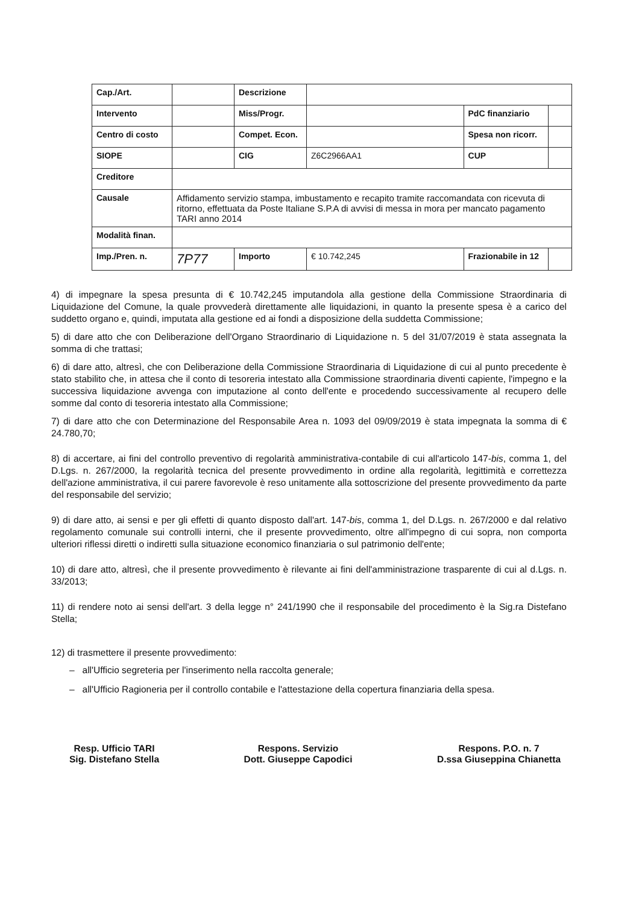| Cap./Art. | | Descrizione | | | |
| Intervento | | Miss/Progr. | | PdC finanziario | |
| Centro di costo | | Compet. Econ. | | Spesa non ricorr. | |
| SIOPE | | CIG | Z6C2966AA1 | CUP | |
| Creditore | | | | | |
| Causale | Affidamento servizio stampa, imbustamento e recapito tramite raccomandata con ricevuta di ritorno, effettuata da Poste Italiane S.P.A di avvisi di messa in mora per mancato pagamento TARI anno 2014 | | | | |
| Modalità finan. | | | | | |
| Imp./Pren. n. | 7P77 | Importo | € 10.742,245 | Frazionabile in 12 | |
4) di impegnare la spesa presunta di € 10.742,245 imputandola alla gestione della Commissione Straordinaria di Liquidazione del Comune, la quale provvederà direttamente alle liquidazioni, in quanto la presente spesa è a carico del suddetto organo e, quindi, imputata alla gestione ed ai fondi a disposizione della suddetta Commissione;
5) di dare atto che con Deliberazione dell'Organo Straordinario di Liquidazione n. 5 del 31/07/2019 è stata assegnata la somma di che trattasi;
6) di dare atto, altresì, che con Deliberazione della Commissione Straordinaria di Liquidazione di cui al punto precedente è stato stabilito che, in attesa che il conto di tesoreria intestato alla Commissione straordinaria diventi capiente, l'impegno e la successiva liquidazione avvenga con imputazione al conto dell'ente e procedendo successivamente al recupero delle somme dal conto di tesoreria intestato alla Commissione;
7) di dare atto che con Determinazione del Responsabile Area n. 1093 del 09/09/2019 è stata impegnata la somma di € 24.780,70;
8) di accertare, ai fini del controllo preventivo di regolarità amministrativa-contabile di cui all'articolo 147-bis, comma 1, del D.Lgs. n. 267/2000, la regolarità tecnica del presente provvedimento in ordine alla regolarità, legittimità e correttezza dell'azione amministrativa, il cui parere favorevole è reso unitamente alla sottoscrizione del presente provvedimento da parte del responsabile del servizio;
9) di dare atto, ai sensi e per gli effetti di quanto disposto dall'art. 147-bis, comma 1, del D.Lgs. n. 267/2000 e dal relativo regolamento comunale sui controlli interni, che il presente provvedimento, oltre all'impegno di cui sopra, non comporta ulteriori riflessi diretti o indiretti sulla situazione economico finanziaria o sul patrimonio dell'ente;
10) di dare atto, altresì, che il presente provvedimento è rilevante ai fini dell'amministrazione trasparente di cui al d.Lgs. n. 33/2013;
11) di rendere noto ai sensi dell'art. 3 della legge n° 241/1990 che il responsabile del procedimento è la Sig.ra Distefano Stella;
12) di trasmettere il presente provvedimento:
– all'Ufficio segreteria per l'inserimento nella raccolta generale;
– all'Ufficio Ragioneria per il controllo contabile e l'attestazione della copertura finanziaria della spesa.
Resp. Ufficio TARI
Sig. Distefano Stella
Respons. Servizio
Dott. Giuseppe Capodici
Respons. P.O. n. 7
D.ssa Giuseppina Chianetta